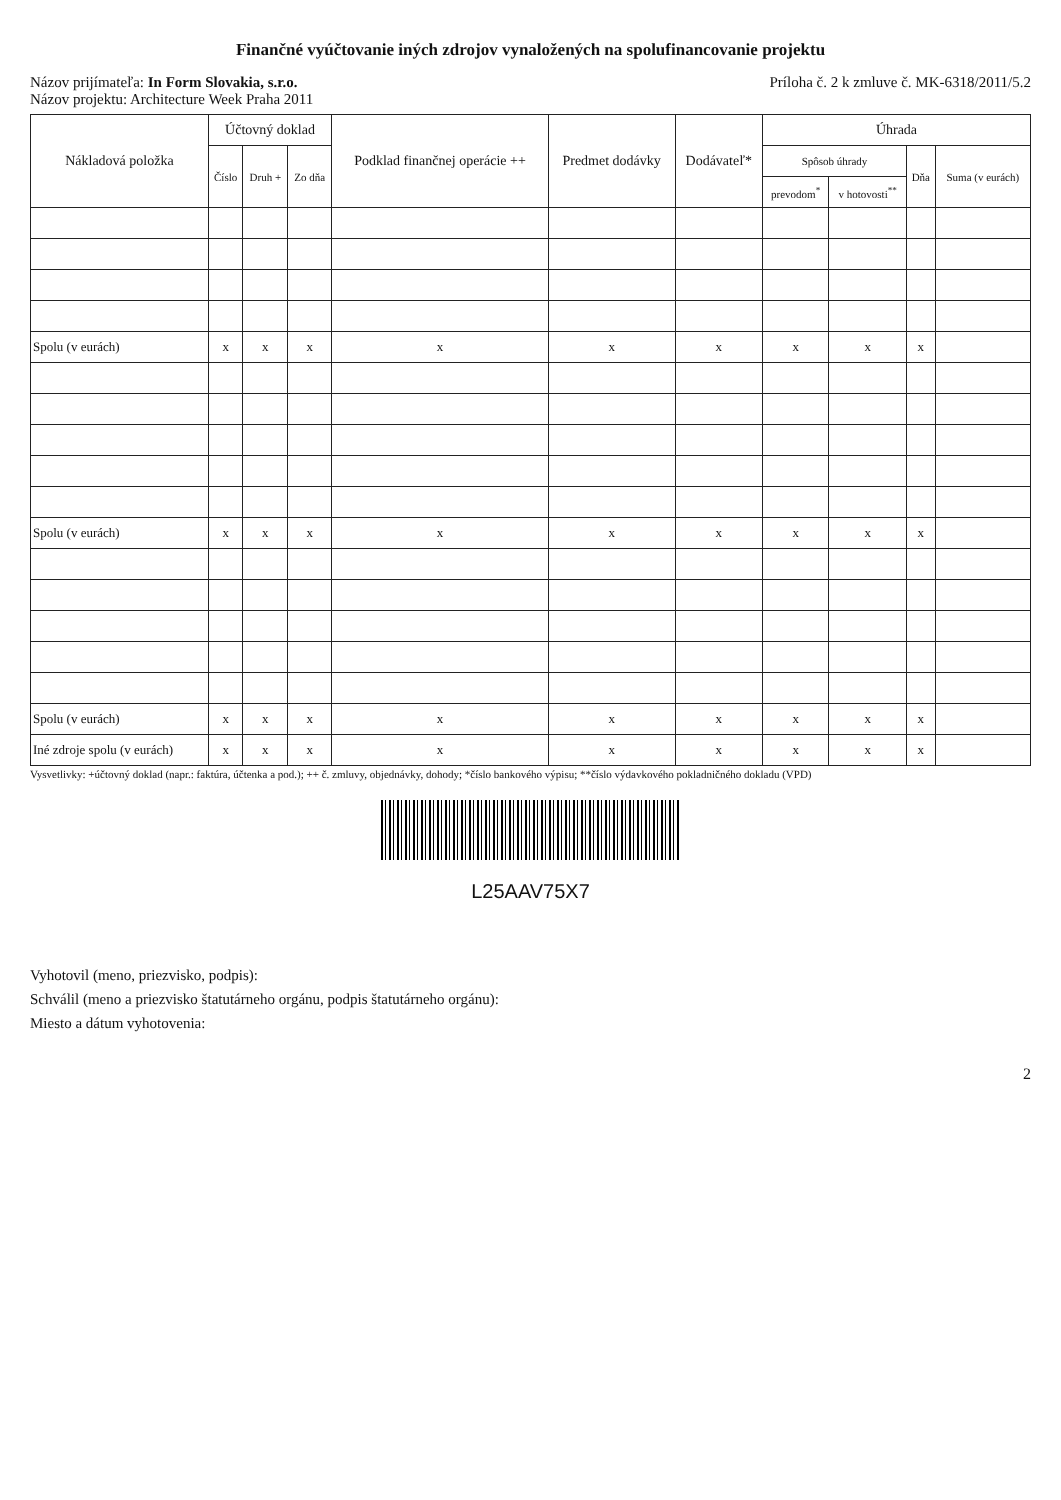Finančné vyúčtovanie iných zdrojov vynaložených na spolufinancovanie projektu
Názov prijímateľa: In Form Slovakia, s.r.o.
Názov projektu: Architecture Week Praha 2011
Príloha č. 2 k zmluve č. MK-6318/2011/5.2
| Nákladová položka | Účtovný doklad | | | Podklad finančnej operácie ++ | Predmet dodávky | Dodávateľ* | Úhrada | | | |
| --- | --- | --- | --- | --- | --- | --- | --- | --- | --- | --- |
| | Číslo | Druh + | Zo dňa | | | | Spôsob úhrady | | Dňa | Suma (v eurách) |
| | | | | | | | prevodom<sup>*</sup> | v hotovosti<sup>**</sup> | | |
| Spolu (v eurách) | x | x | x | x | x | x | x | x | x | |
| Spolu (v eurách) | x | x | x | x | x | x | x | x | x | |
| Spolu (v eurách) | x | x | x | x | x | x | x | x | x | |
| Iné zdroje spolu (v eurách) | x | x | x | x | x | x | x | x | x | |
Vysvetlivky: +účtovný doklad (napr.: faktúra, účtenka a pod.); ++ č. zmluvy, objednávky, dohody; *číslo bankového výpisu; **číslo výdavkového pokladničného dokladu (VPD)
L25AAV75X7
Vyhotovil (meno, priezvisko, podpis):
Schválil (meno a priezvisko štatutárneho orgánu, podpis štatutárneho orgánu):
Miesto a dátum vyhotovenia:
2